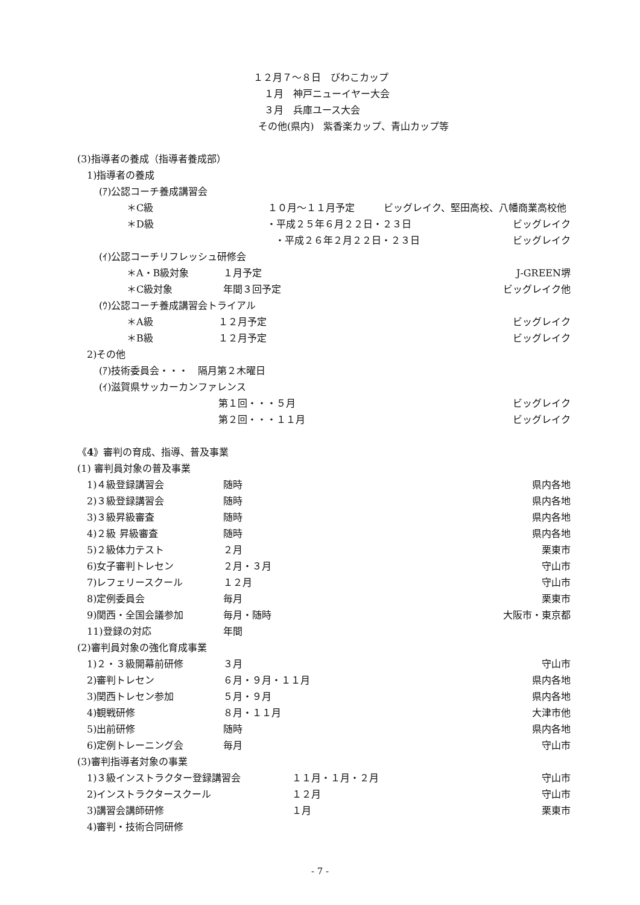１２月７～８日　びわこカップ
１月　神戸ニューイヤー大会
３月　兵庫ユース大会
その他(県内)　紫香楽カップ、青山カップ等
(3)指導者の養成（指導者養成部）
1)指導者の養成
(ｱ)公認コーチ養成講習会
＊C級 １０月～１１月予定　　　ビッグレイク、堅田高校、八幡商業高校他
＊D級 ・平成２５年６月２２日・２３日 ビッグレイク
・平成２６年２月２２日・２３日 ビッグレイク
(ｲ)公認コーチリフレッシュ研修会
＊A・B級対象 １月予定 J-GREEN堺
＊C級対象 年間３回予定 ビッグレイク他
(ｳ)公認コーチ養成講習会トライアル
＊A級 １２月予定 ビッグレイク
＊B級 １２月予定 ビッグレイク
2)その他
(ｱ)技術委員会・・・　隔月第２木曜日
(ｲ)滋賀県サッカーカンファレンス
第１回・・・５月 ビッグレイク
第２回・・・１１月 ビッグレイク
《 4 》審判の育成、指導、普及事業
(1) 審判員対象の普及事業
1)４級登録講習会 随時 県内各地
2)３級登録講習会 随時 県内各地
3)３級昇級審査 随時 県内各地
4)２級 昇級審査 随時 県内各地
5)２級体力テスト ２月 栗東市
6)女子審判トレセン ２月・３月 守山市
7)レフェリースクール １２月 守山市
8)定例委員会 毎月 栗東市
9)関西・全国会議参加 毎月・随時 大阪市・東京都
11)登録の対応 年間
(2)審判員対象の強化育成事業
1)２・３級開幕前研修 ３月 守山市
2)審判トレセン ６月・９月・１１月 県内各地
3)関西トレセン参加 ５月・９月 県内各地
4)観戦研修 ８月・１１月 大津市他
5)出前研修 随時 県内各地
6)定例トレーニング会 毎月 守山市
(3)審判指導者対象の事業
1)３級インストラクター登録講習会 １１月・１月・２月 守山市
2)インストラクタースクール １２月 守山市
3)講習会講師研修 １月 栗東市
4)審判・技術合同研修
- 7 -